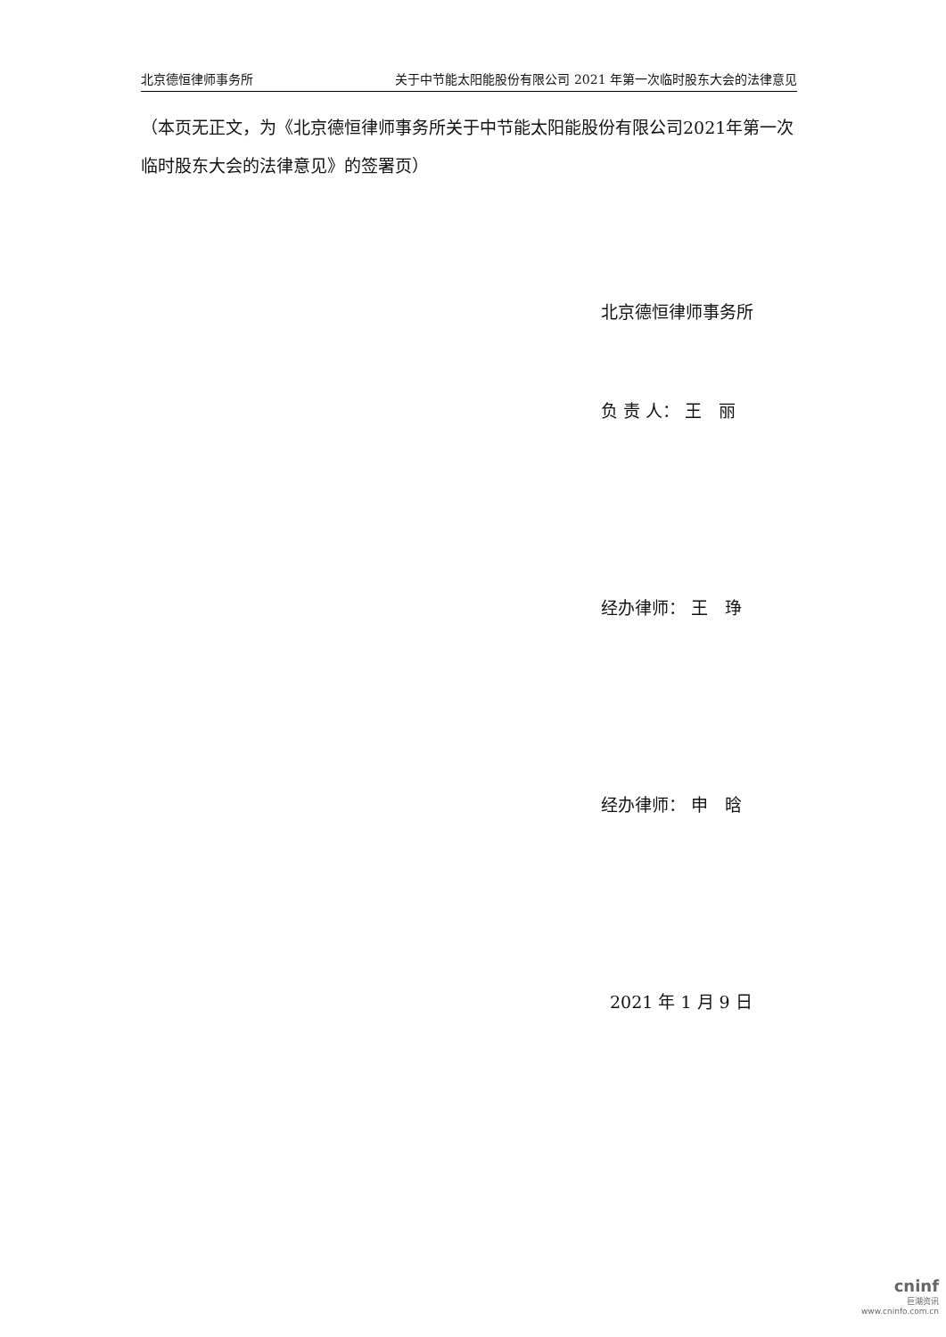北京德恒律师事务所 关于中节能太阳能股份有限公司 2021 年第一次临时股东大会的法律意见
（本页无正文，为《北京德恒律师事务所关于中节能太阳能股份有限公司2021年第一次临时股东大会的法律意见》的签署页）
北京德恒律师事务所
负 责 人： 王　丽
经办律师： 王　琤
经办律师： 申　晗
2021 年 1 月 9 日
cninf
巨潮资讯
www.cninfo.com.cn